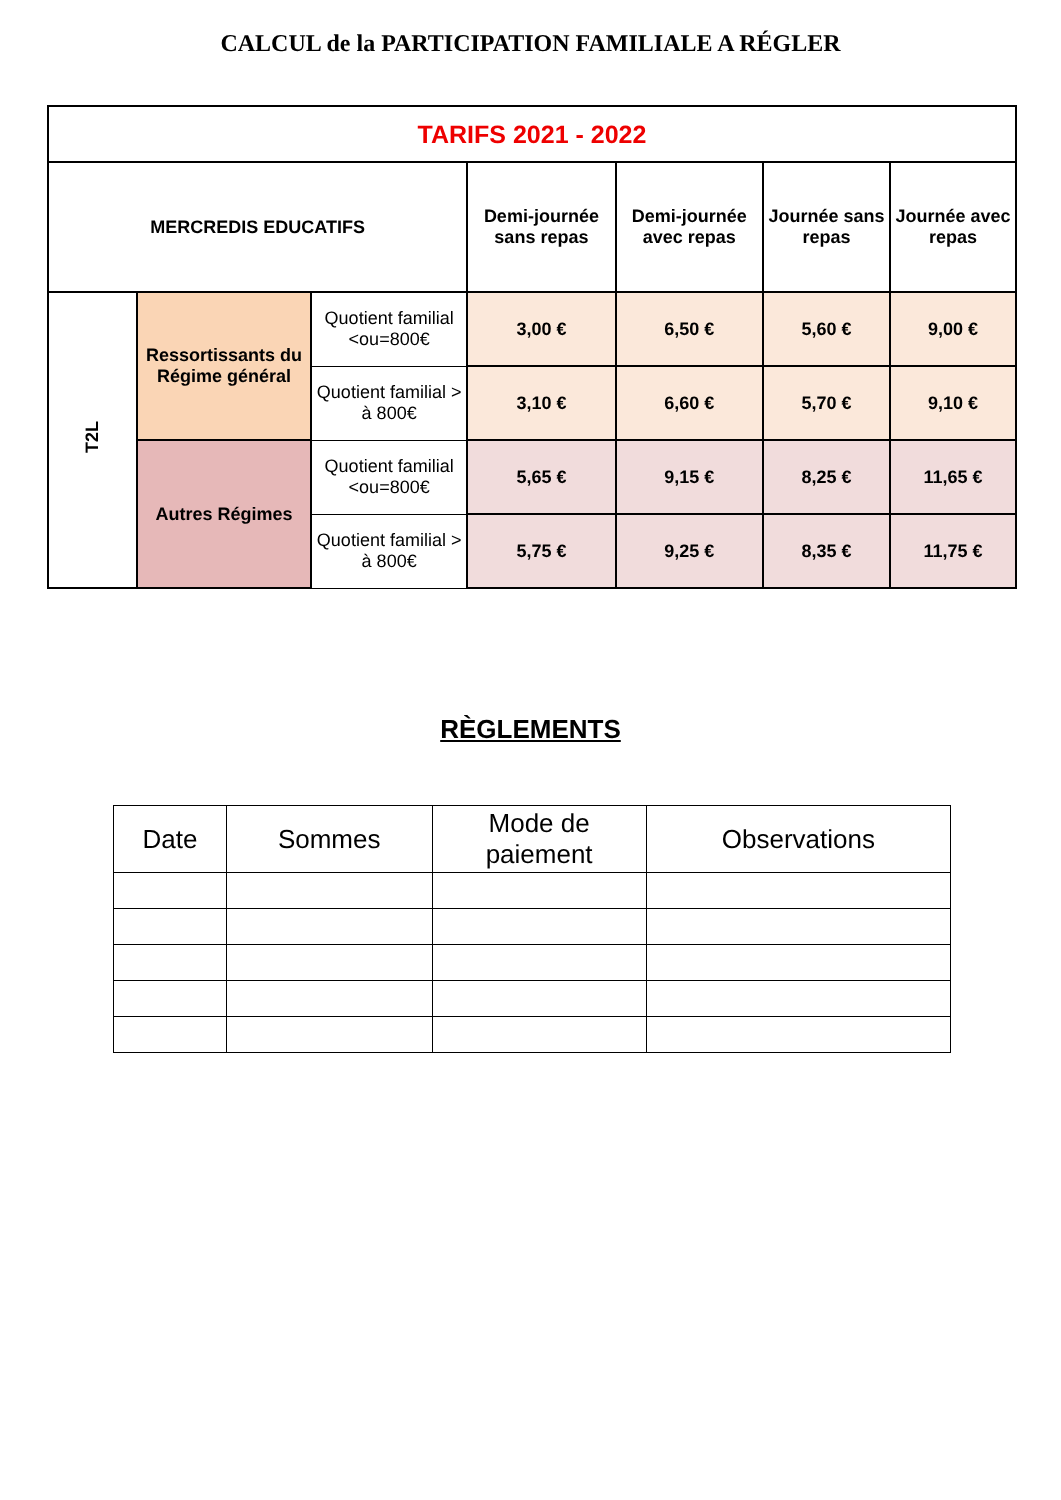CALCUL de la PARTICIPATION FAMILIALE A RÉGLER
| TARIFS 2021 - 2022 | | | | | | |
| --- | --- | --- | --- | --- | --- | --- |
| MERCREDIS EDUCATIFS | | | Demi-journée sans repas | Demi-journée avec repas | Journée sans repas | Journée avec repas |
| T2L | Ressortissants du Régime général | Quotient familial <ou=800€ | 3,00 € | 6,50 € | 5,60 € | 9,00 € |
| | | Quotient familial > à 800€ | 3,10 € | 6,60 € | 5,70 € | 9,10 € |
| | Autres Régimes | Quotient familial <ou=800€ | 5,65 € | 9,15 € | 8,25 € | 11,65 € |
| | | Quotient familial > à 800€ | 5,75 € | 9,25 € | 8,35 € | 11,75 € |
RÈGLEMENTS
| Date | Sommes | Mode de paiement | Observations |
| --- | --- | --- | --- |